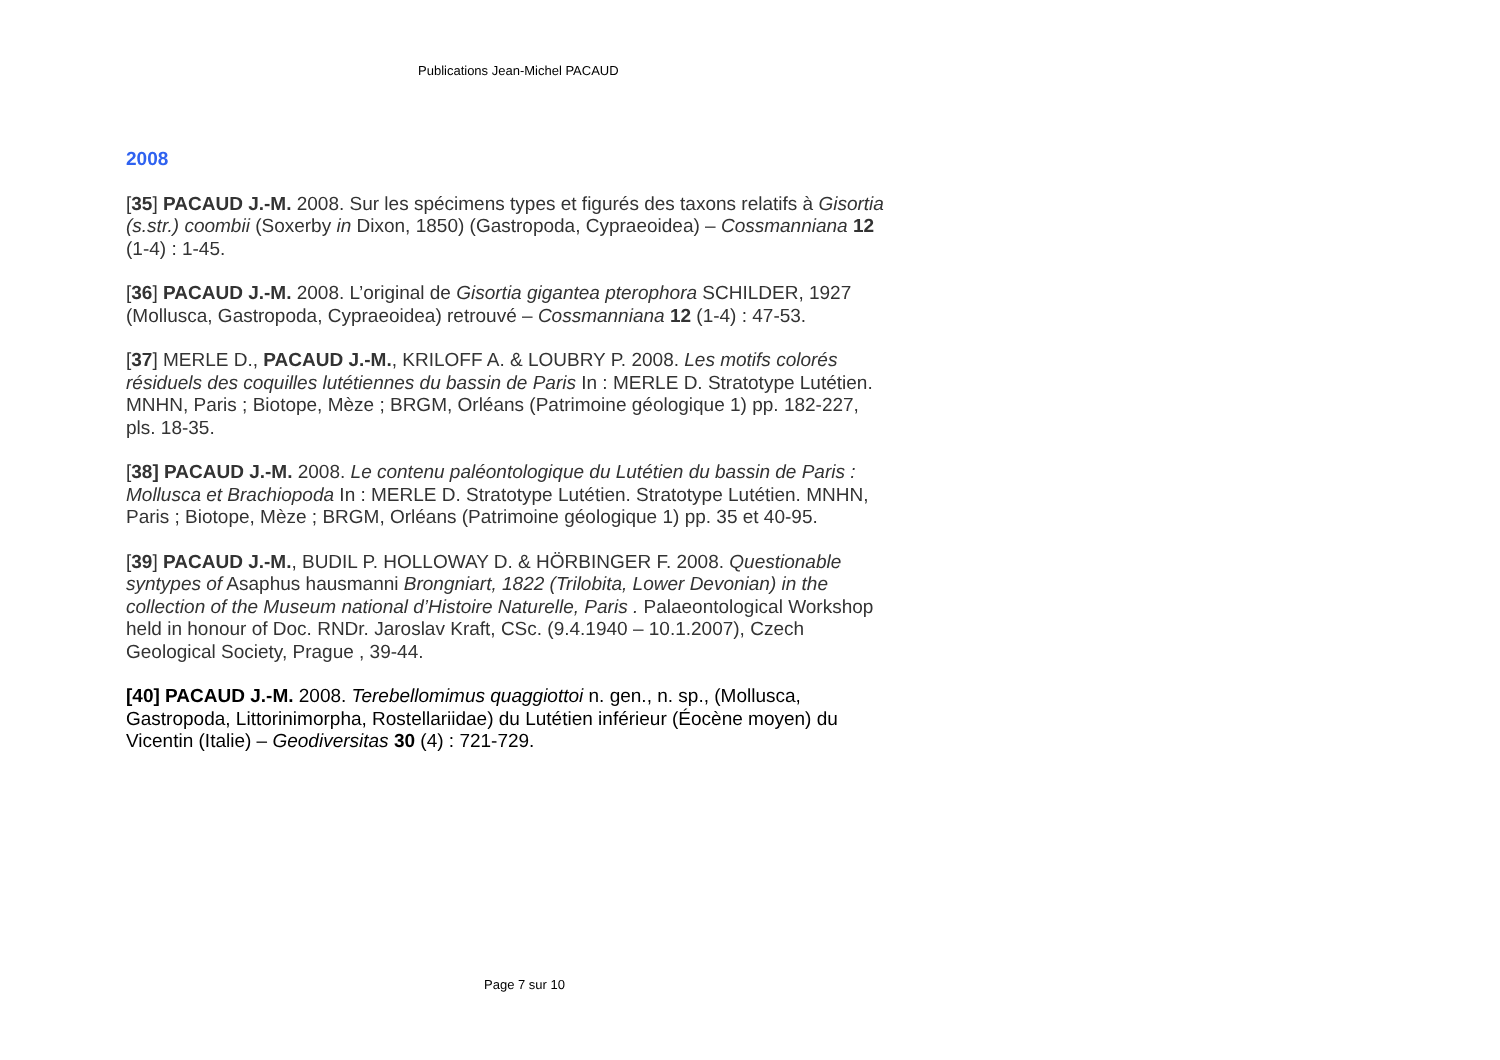Publications Jean-Michel PACAUD
2008
[35] PACAUD J.-M. 2008. Sur les spécimens types et figurés des taxons relatifs à Gisortia (s.str.) coombii (Soxerby in Dixon, 1850) (Gastropoda, Cypraeoidea) – Cossmanniana 12 (1-4) : 1-45.
[36] PACAUD J.-M. 2008. L’original de Gisortia gigantea pterophora SCHILDER, 1927 (Mollusca, Gastropoda, Cypraeoidea) retrouvé – Cossmanniana 12 (1-4) : 47-53.
[37] MERLE D., PACAUD J.-M., KRILOFF A. & LOUBRY P. 2008. Les motifs colorés résiduels des coquilles lutétiennes du bassin de Paris In : MERLE D. Stratotype Lutétien. MNHN, Paris ; Biotope, Mèze ; BRGM, Orléans (Patrimoine géologique 1) pp. 182-227, pls. 18-35.
[38] PACAUD J.-M. 2008. Le contenu paléontologique du Lutétien du bassin de Paris : Mollusca et Brachiopoda In : MERLE D. Stratotype Lutétien. Stratotype Lutétien. MNHN, Paris ; Biotope, Mèze ; BRGM, Orléans (Patrimoine géologique 1) pp. 35 et 40-95.
[39] PACAUD J.-M., BUDIL P. HOLLOWAY D. & HÖRBINGER F. 2008. Questionable syntypes of Asaphus hausmanni Brongniart, 1822 (Trilobita, Lower Devonian) in the collection of the Museum national d’Histoire Naturelle, Paris . Palaeontological Workshop held in honour of Doc. RNDr. Jaroslav Kraft, CSc. (9.4.1940 – 10.1.2007), Czech Geological Society, Prague , 39-44.
[40] PACAUD J.-M. 2008. Terebellomimus quaggiottoi n. gen., n. sp., (Mollusca, Gastropoda, Littorinimorpha, Rostellariidae) du Lutétien inférieur (Éocène moyen) du Vicentin (Italie) – Geodiversitas 30 (4) : 721-729.
Page 7 sur 10